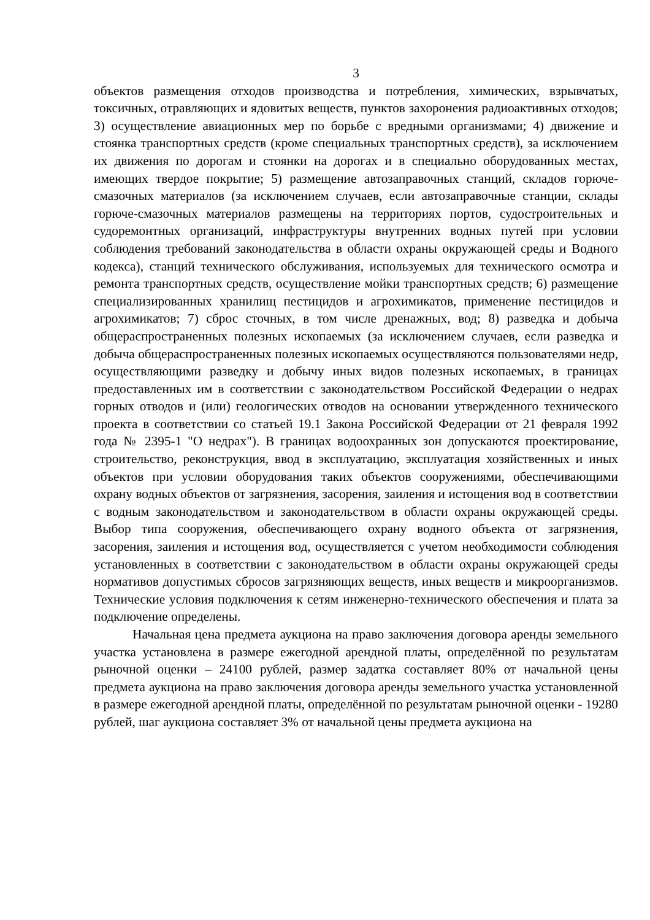3
объектов размещения отходов производства и потребления, химических, взрывчатых, токсичных, отравляющих и ядовитых веществ, пунктов захоронения радиоактивных отходов; 3) осуществление авиационных мер по борьбе с вредными организмами; 4) движение и стоянка транспортных средств (кроме специальных транспортных средств), за исключением их движения по дорогам и стоянки на дорогах и в специально оборудованных местах, имеющих твердое покрытие; 5) размещение автозаправочных станций, складов горюче-смазочных материалов (за исключением случаев, если автозаправочные станции, склады горюче-смазочных материалов размещены на территориях портов, судостроительных и судоремонтных организаций, инфраструктуры внутренних водных путей при условии соблюдения требований законодательства в области охраны окружающей среды и Водного кодекса), станций технического обслуживания, используемых для технического осмотра и ремонта транспортных средств, осуществление мойки транспортных средств; 6) размещение специализированных хранилищ пестицидов и агрохимикатов, применение пестицидов и агрохимикатов; 7) сброс сточных, в том числе дренажных, вод; 8) разведка и добыча общераспространенных полезных ископаемых (за исключением случаев, если разведка и добыча общераспространенных полезных ископаемых осуществляются пользователями недр, осуществляющими разведку и добычу иных видов полезных ископаемых, в границах предоставленных им в соответствии с законодательством Российской Федерации о недрах горных отводов и (или) геологических отводов на основании утвержденного технического проекта в соответствии со статьей 19.1 Закона Российской Федерации от 21 февраля 1992 года № 2395-1 "О недрах"). В границах водоохранных зон допускаются проектирование, строительство, реконструкция, ввод в эксплуатацию, эксплуатация хозяйственных и иных объектов при условии оборудования таких объектов сооружениями, обеспечивающими охрану водных объектов от загрязнения, засорения, заиления и истощения вод в соответствии с водным законодательством и законодательством в области охраны окружающей среды. Выбор типа сооружения, обеспечивающего охрану водного объекта от загрязнения, засорения, заиления и истощения вод, осуществляется с учетом необходимости соблюдения установленных в соответствии с законодательством в области охраны окружающей среды нормативов допустимых сбросов загрязняющих веществ, иных веществ и микроорганизмов. Технические условия подключения к сетям инженерно-технического обеспечения и плата за подключение определены.
Начальная цена предмета аукциона на право заключения договора аренды земельного участка установлена в размере ежегодной арендной платы, определённой по результатам рыночной оценки – 24100 рублей, размер задатка составляет 80% от начальной цены предмета аукциона на право заключения договора аренды земельного участка установленной в размере ежегодной арендной платы, определённой по результатам рыночной оценки - 19280 рублей, шаг аукциона составляет 3% от начальной цены предмета аукциона на